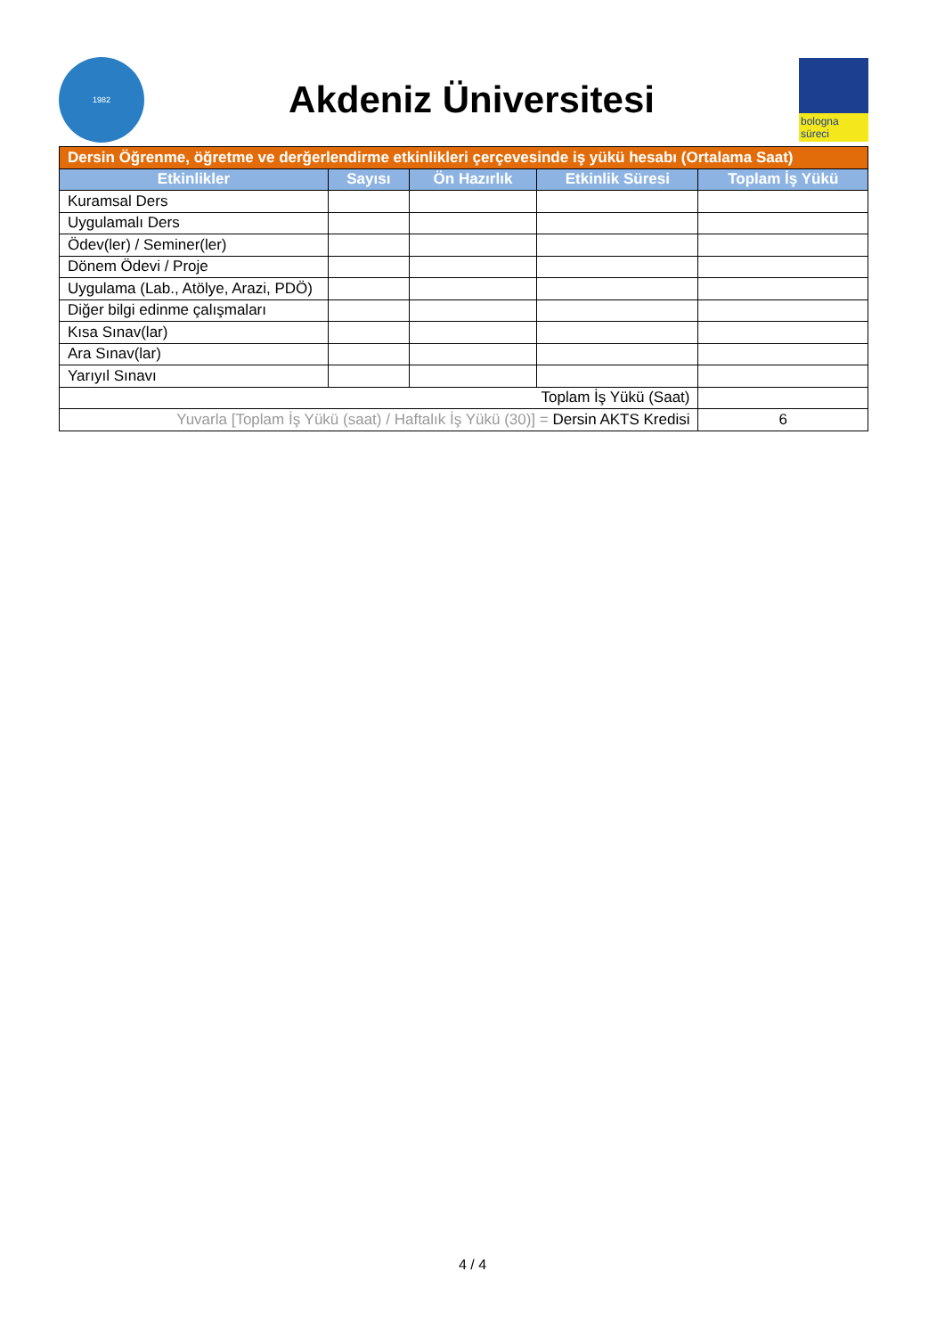1982
Akdeniz Üniversitesi
bologna süreci
| Dersin Öğrenme, öğretme ve derğerlendirme etkinlikleri çerçevesinde iş yükü hesabı (Ortalama Saat) | | | | |
| Etkinlikler | Sayısı | Ön Hazırlık | Etkinlik Süresi | Toplam İş Yükü |
| Kuramsal Ders | | | | |
| Uygulamalı Ders | | | | |
| Ödev(ler) / Seminer(ler) | | | | |
| Dönem Ödevi / Proje | | | | |
| Uygulama (Lab., Atölye, Arazi, PDÖ) | | | | |
| Diğer bilgi edinme çalışmaları | | | | |
| Kısa Sınav(lar) | | | | |
| Ara Sınav(lar) | | | | |
| Yarıyıl Sınavı | | | | |
| Toplam İş Yükü (Saat) | | | | |
| Yuvarla [Toplam İş Yükü (saat) / Haftalık İş Yükü (30)] = Dersin AKTS Kredisi | | | | 6 |
4 / 4